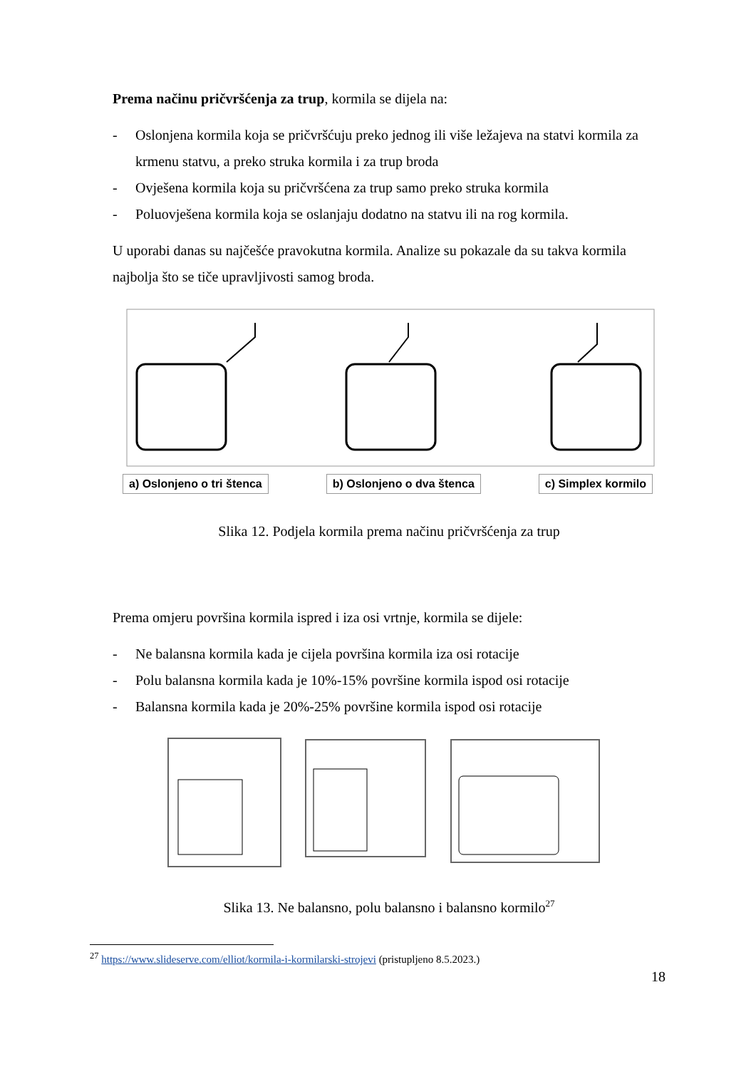Prema načinu pričvršćenja za trup, kormila se dijela na:
- Oslonjena kormila koja se pričvršćuju preko jednog ili više ležajeva na statvi kormila za krmenu statvu, a preko struka kormila i za trup broda
- Ovješena kormila koja su pričvršćena za trup samo preko struka kormila
- Poluovješena kormila koja se oslanjaju dodatno na statvu ili na rog kormila.
U uporabi danas su najčešće pravokutna kormila. Analize su pokazale da su takva kormila najbolja što se tiče upravljivosti samog broda.
a) Oslonjeno o tri štenca b) Oslonjeno o dva štenca c) Simplex kormilo
Slika 12. Podjela kormila prema načinu pričvršćenja za trup
Prema omjeru površina kormila ispred i iza osi vrtnje, kormila se dijele:
- Ne balansna kormila kada je cijela površina kormila iza osi rotacije
- Polu balansna kormila kada je 10%-15% površine kormila ispod osi rotacije
- Balansna kormila kada je 20%-25% površine kormila ispod osi rotacije
Slika 13. Ne balansno, polu balansno i balansno kormilo<sup>27</sup>
<sup>27</sup> https://www.slideserve.com/elliot/kormila-i-kormilarski-strojevi (pristupljeno 8.5.2023.)
18